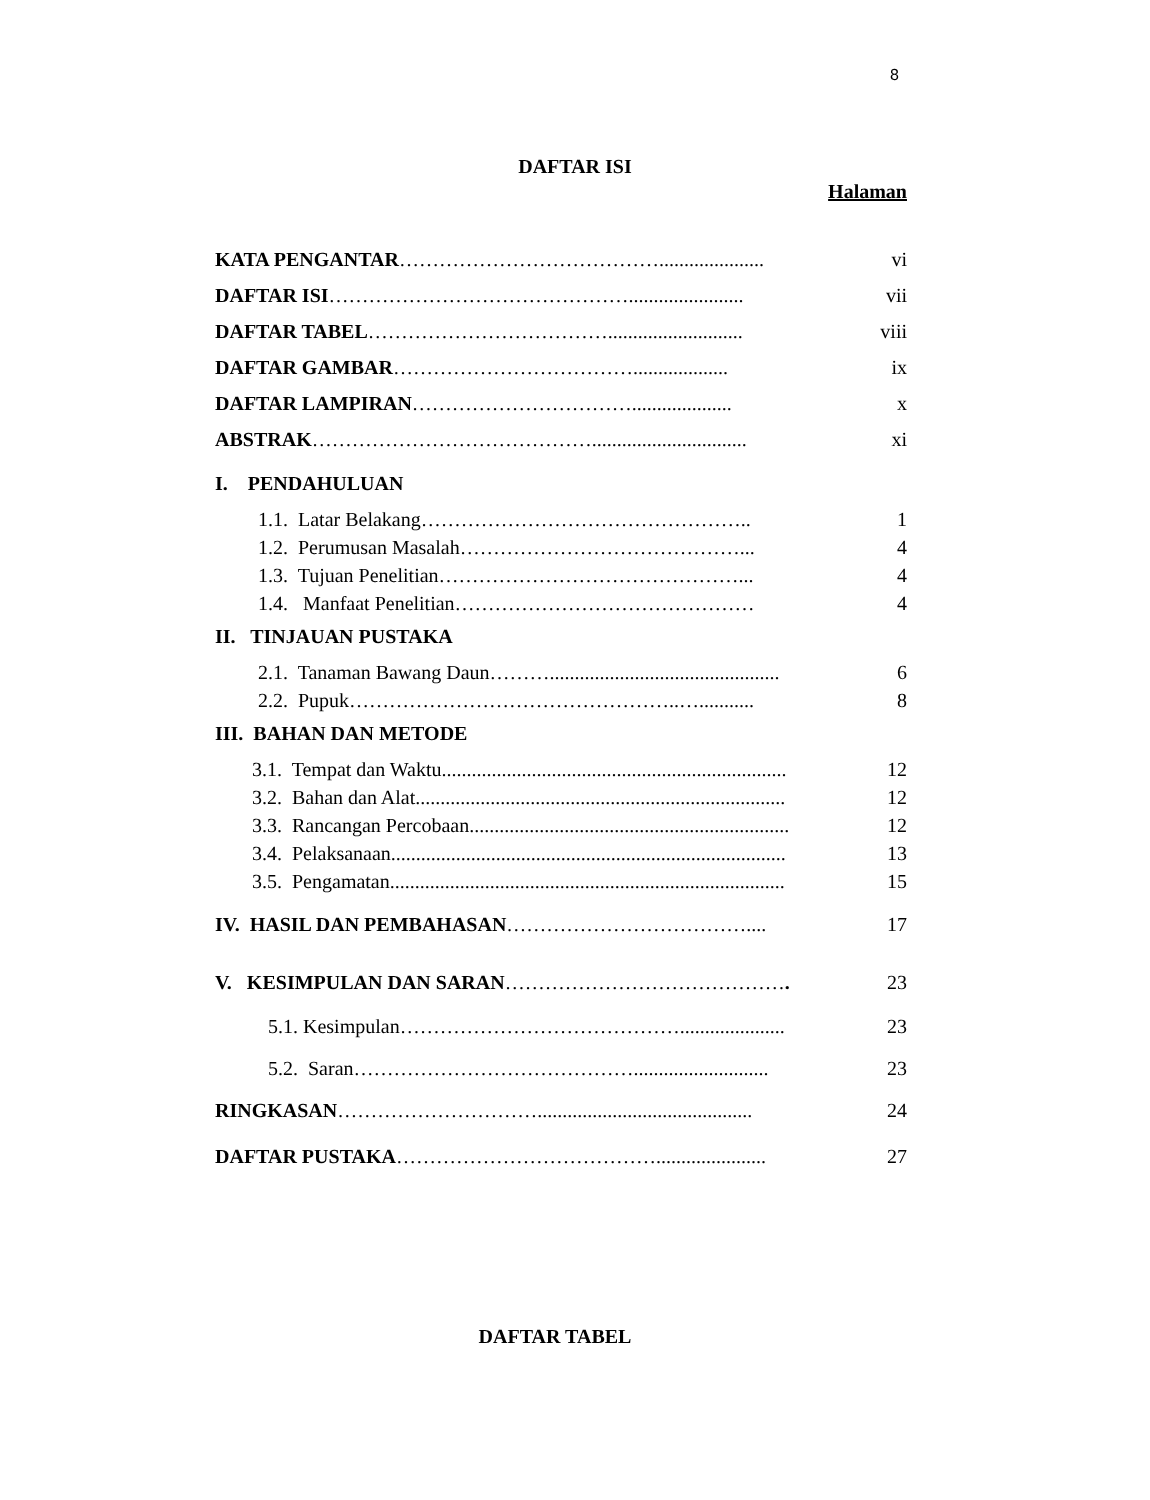8
DAFTAR ISI
Halaman
KATA PENGANTAR…………………………………..................... vi
DAFTAR ISI………………………………………....................... vii
DAFTAR TABEL………………………………........................... viii
DAFTAR GAMBAR………………………………................... ix
DAFTAR LAMPIRAN…………………………….................... x
ABSTRAK……………………………………............................... xi
I. PENDAHULUAN
1.1. Latar Belakang………………………………………….. 1
1.2. Perumusan Masalah……………………………………... 4
1.3. Tujuan Penelitian………………………………………... 4
1.4. Manfaat Penelitian……………………………………… 4
II. TINJAUAN PUSTAKA
2.1. Tanaman Bawang Daun……….............................................. 6
2.2. Pupuk…………………………………………..…........... 8
III. BAHAN DAN METODE
3.1. Tempat dan Waktu..................................................................... 12
3.2. Bahan dan Alat.......................................................................... 12
3.3. Rancangan Percobaan................................................................ 12
3.4. Pelaksanaan............................................................................... 13
3.5. Pengamatan............................................................................... 15
IV. HASIL DAN PEMBAHASAN……………………………….... 17
V. KESIMPULAN DAN SARAN……………………………………. 23
5.1. Kesimpulan……………………………………..................... 23
5.2. Saran……………………………………........................... 23
RINGKASAN…………………………........................................... 24
DAFTAR PUSTAKA…………………………………...................... 27
DAFTAR TABEL